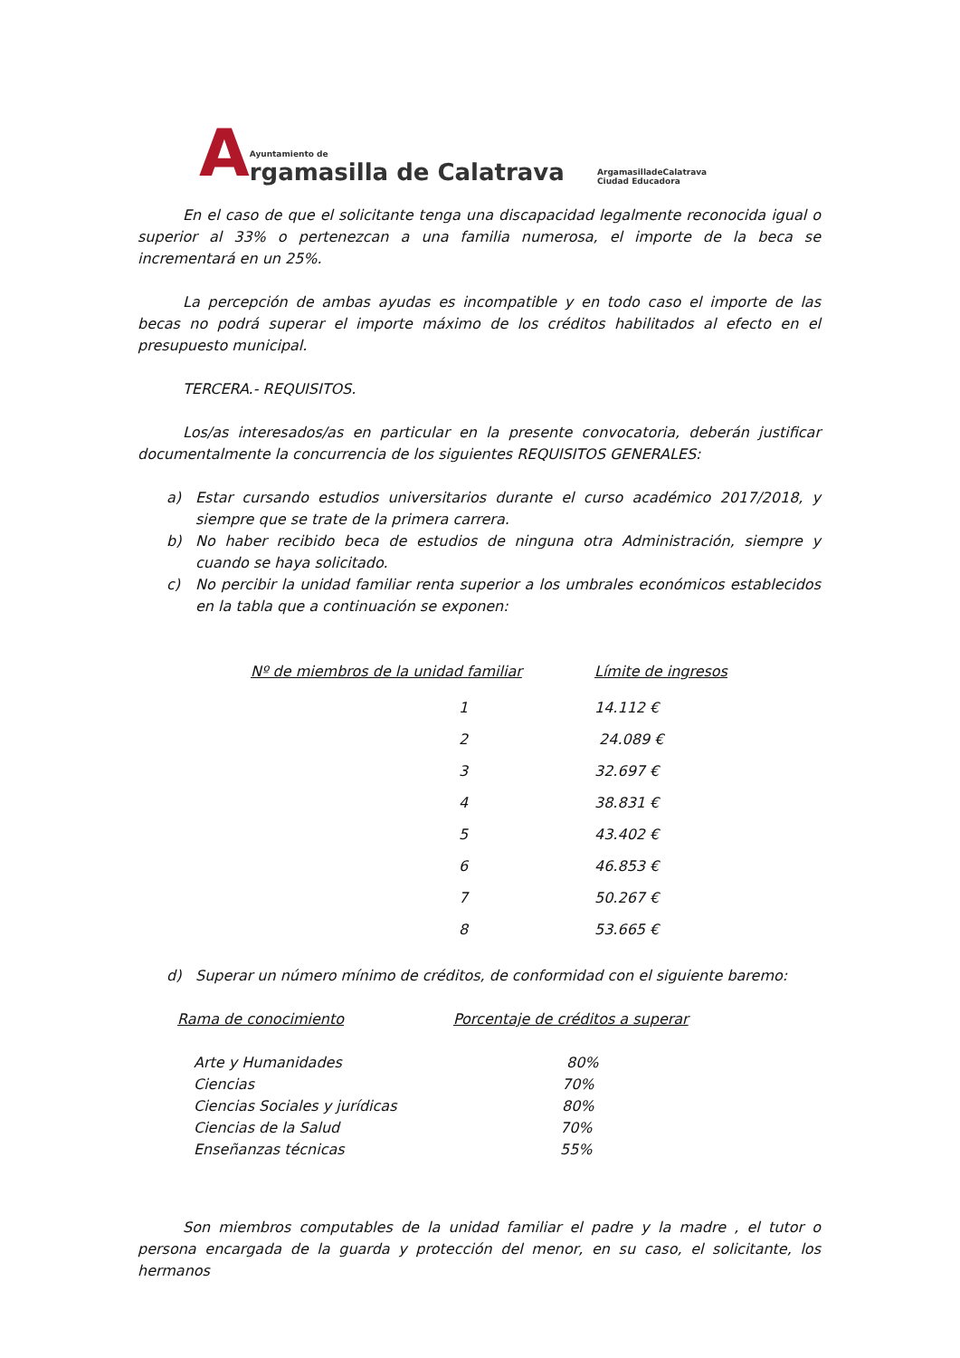A
Ayuntamiento de
rgamasilla de Calatrava
ArgamasilladeCalatrava
Ciudad Educadora
En el caso de que el solicitante tenga una discapacidad legalmente reconocida igual o superior al 33% o pertenezcan a una familia numerosa, el importe de la beca se incrementará en un 25%.
La percepción de ambas ayudas es incompatible y en todo caso el importe de las becas no podrá superar el importe máximo de los créditos habilitados al efecto en el presupuesto municipal.
TERCERA.- REQUISITOS.
Los/as interesados/as en particular en la presente convocatoria, deberán justificar documentalmente la concurrencia de los siguientes REQUISITOS GENERALES:
a) Estar cursando estudios universitarios durante el curso académico 2017/2018, y siempre que se trate de la primera carrera.
b) No haber recibido beca de estudios de ninguna otra Administración, siempre y cuando se haya solicitado.
c) No percibir la unidad familiar renta superior a los umbrales económicos establecidos en la tabla que a continuación se exponen:
| Nº de miembros de la unidad familiar | Límite de ingresos |
| --- | --- |
| 1 | 14.112 € |
| 2 | 24.089 € |
| 3 | 32.697 € |
| 4 | 38.831 € |
| 5 | 43.402 € |
| 6 | 46.853 € |
| 7 | 50.267 € |
| 8 | 53.665 € |
d) Superar un número mínimo de créditos, de conformidad con el siguiente baremo:
| Rama de conocimiento | Porcentaje de créditos a superar |
| Arte y Humanidades | 80% |
| Ciencias | 70% |
| Ciencias Sociales y jurídicas | 80% |
| Ciencias de la Salud | 70% |
| Enseñanzas técnicas | 55% |
Son miembros computables de la unidad familiar el padre y la madre , el tutor o persona encargada de la guarda y protección del menor, en su caso, el solicitante, los hermanos